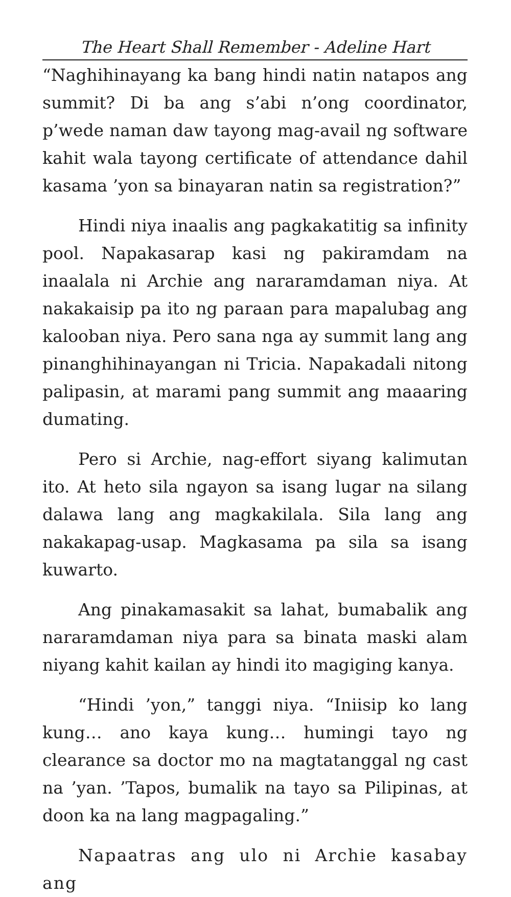The Heart Shall Remember - Adeline Hart
“Naghihinayang ka bang hindi natin natapos ang summit? Di ba ang s’abi n’ong coordinator, p’wede naman daw tayong mag-avail ng software kahit wala tayong certificate of attendance dahil kasama ’yon sa binayaran natin sa registration?”
Hindi niya inaalis ang pagkakatitig sa infinity pool. Napakasarap kasi ng pakiramdam na inaalala ni Archie ang nararamdaman niya. At nakakaisip pa ito ng paraan para mapalubag ang kalooban niya. Pero sana nga ay summit lang ang pinanghihinayangan ni Tricia. Napakadali nitong palipasin, at marami pang summit ang maaaring dumating.
Pero si Archie, nag-effort siyang kalimutan ito. At heto sila ngayon sa isang lugar na silang dalawa lang ang magkakilala. Sila lang ang nakakapag-usap. Magkasama pa sila sa isang kuwarto.
Ang pinakamasakit sa lahat, bumabalik ang nararamdaman niya para sa binata maski alam niyang kahit kailan ay hindi ito magiging kanya.
“Hindi ’yon,” tanggi niya. “Iniisip ko lang kung… ano kaya kung… humingi tayo ng clearance sa doctor mo na magtatanggal ng cast na ’yan. ’Tapos, bumalik na tayo sa Pilipinas, at doon ka na lang magpagaling.”
Napaatras ang ulo ni Archie kasabay ang